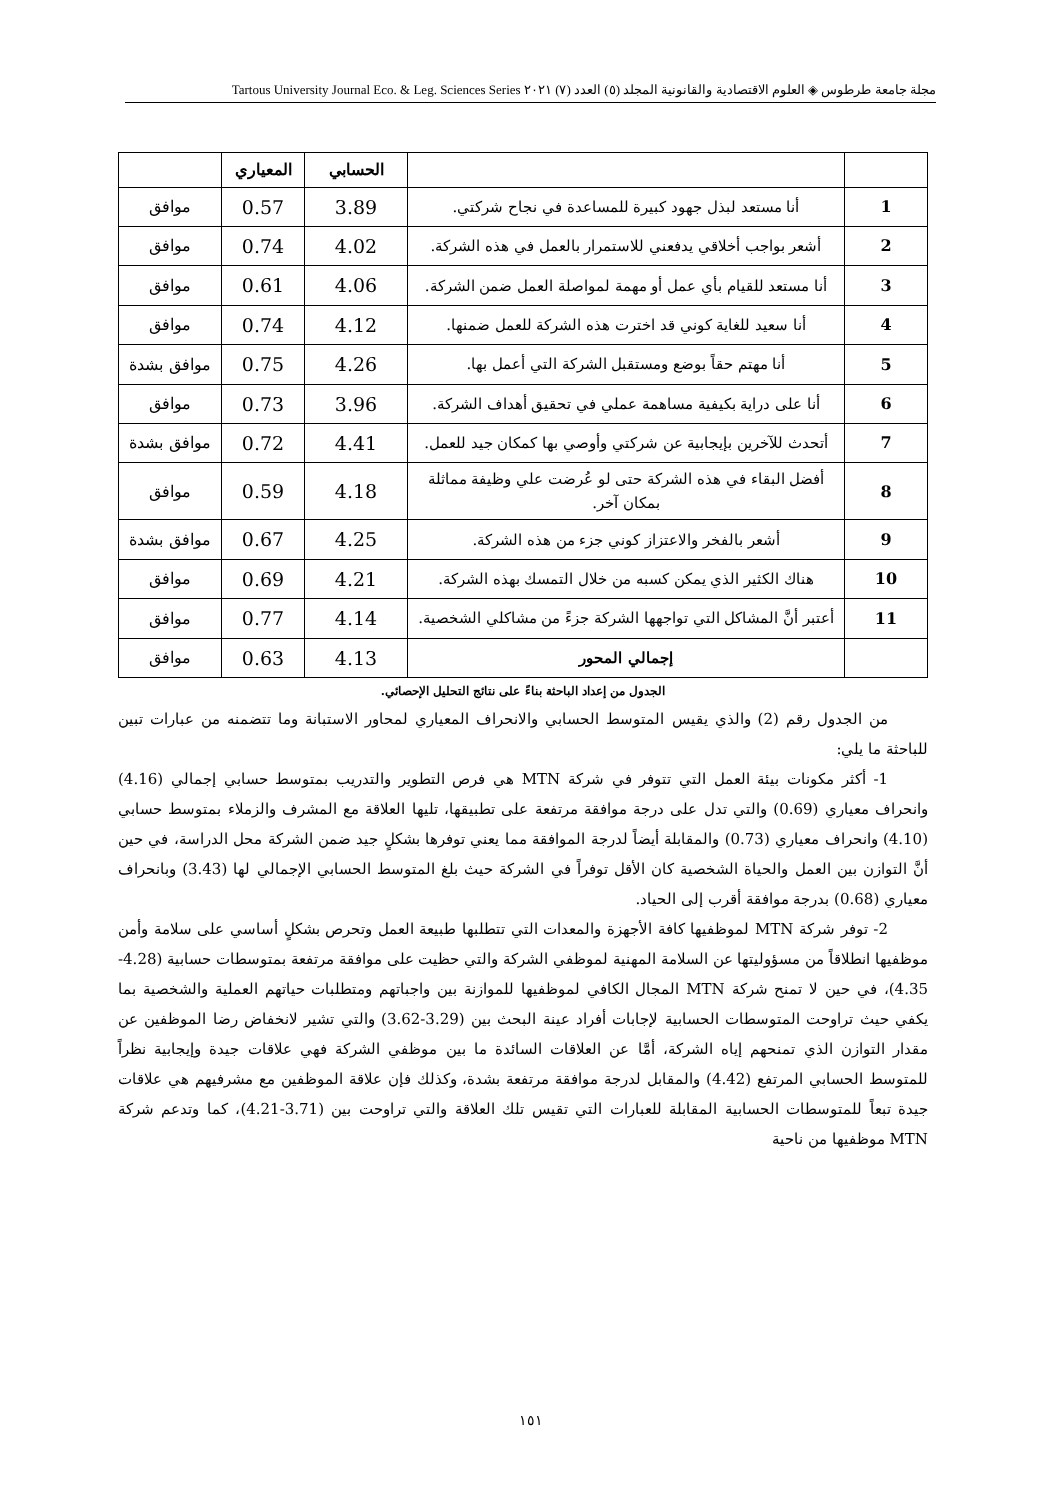مجلة جامعة طرطوس ◈ العلوم الاقتصادية والقانونية المجلد (٥) العدد (٧) ٢٠٢١ Tartous University Journal Eco. & Leg. Sciences Series
| | | الحسابي | المعياري | |
| --- | --- | --- | --- | --- |
| 1 | أنا مستعد لبذل جهود كبيرة للمساعدة في نجاح شركتي. | 3.89 | 0.57 | موافق |
| 2 | أشعر بواجب أخلاقي يدفعني للاستمرار بالعمل في هذه الشركة. | 4.02 | 0.74 | موافق |
| 3 | أنا مستعد للقيام بأي عمل أو مهمة لمواصلة العمل ضمن الشركة. | 4.06 | 0.61 | موافق |
| 4 | أنا سعيد للغاية كوني قد اخترت هذه الشركة للعمل ضمنها. | 4.12 | 0.74 | موافق |
| 5 | أنا مهتم حقاً بوضع ومستقبل الشركة التي أعمل بها. | 4.26 | 0.75 | موافق بشدة |
| 6 | أنا على دراية بكيفية مساهمة عملي في تحقيق أهداف الشركة. | 3.96 | 0.73 | موافق |
| 7 | أتحدث للآخرين بإيجابية عن شركتي وأوصي بها كمكان جيد للعمل. | 4.41 | 0.72 | موافق بشدة |
| 8 | أفضل البقاء في هذه الشركة حتى لو عُرضت علي وظيفة مماثلة بمكان آخر. | 4.18 | 0.59 | موافق |
| 9 | أشعر بالفخر والاعتزاز كوني جزء من هذه الشركة. | 4.25 | 0.67 | موافق بشدة |
| 10 | هناك الكثير الذي يمكن كسبه من خلال التمسك بهذه الشركة. | 4.21 | 0.69 | موافق |
| 11 | أعتبر أنَّ المشاكل التي تواجهها الشركة جزءً من مشاكلي الشخصية. | 4.14 | 0.77 | موافق |
| | إجمالي المحور | 4.13 | 0.63 | موافق |
الجدول من إعداد الباحثة بناءً على نتائج التحليل الإحصائي.
من الجدول رقم (2) والذي يقيس المتوسط الحسابي والانحراف المعياري لمحاور الاستبانة وما تتضمنه من عبارات تبين للباحثة ما يلي:
1- أكثر مكونات بيئة العمل التي تتوفر في شركة MTN هي فرص التطوير والتدريب بمتوسط حسابي إجمالي (4.16) وانحراف معياري (0.69) والتي تدل على درجة موافقة مرتفعة على تطبيقها، تليها العلاقة مع المشرف والزملاء بمتوسط حسابي (4.10) وانحراف معياري (0.73) والمقابلة أيضاً لدرجة الموافقة مما يعني توفرها بشكلٍ جيد ضمن الشركة محل الدراسة، في حين أنَّ التوازن بين العمل والحياة الشخصية كان الأقل توفراً في الشركة حيث بلغ المتوسط الحسابي الإجمالي لها (3.43) وبانحراف معياري (0.68) بدرجة موافقة أقرب إلى الحياد.
2- توفر شركة MTN لموظفيها كافة الأجهزة والمعدات التي تتطلبها طبيعة العمل وتحرص بشكلٍ أساسي على سلامة وأمن موظفيها انطلاقاً من مسؤوليتها عن السلامة المهنية لموظفي الشركة والتي حظيت على موافقة مرتفعة بمتوسطات حسابية (4.28-4.35)، في حين لا تمنح شركة MTN المجال الكافي لموظفيها للموازنة بين واجباتهم ومتطلبات حياتهم العملية والشخصية بما يكفي حيث تراوحت المتوسطات الحسابية لإجابات أفراد عينة البحث بين (3.29-3.62) والتي تشير لانخفاض رضا الموظفين عن مقدار التوازن الذي تمنحهم إياه الشركة، أمَّا عن العلاقات السائدة ما بين موظفي الشركة فهي علاقات جيدة وإيجابية نظراً للمتوسط الحسابي المرتفع (4.42) والمقابل لدرجة موافقة مرتفعة بشدة، وكذلك فإن علاقة الموظفين مع مشرفيهم هي علاقات جيدة تبعاً للمتوسطات الحسابية المقابلة للعبارات التي تقيس تلك العلاقة والتي تراوحت بين (3.71-4.21)، كما وتدعم شركة MTN موظفيها من ناحية
١٥١